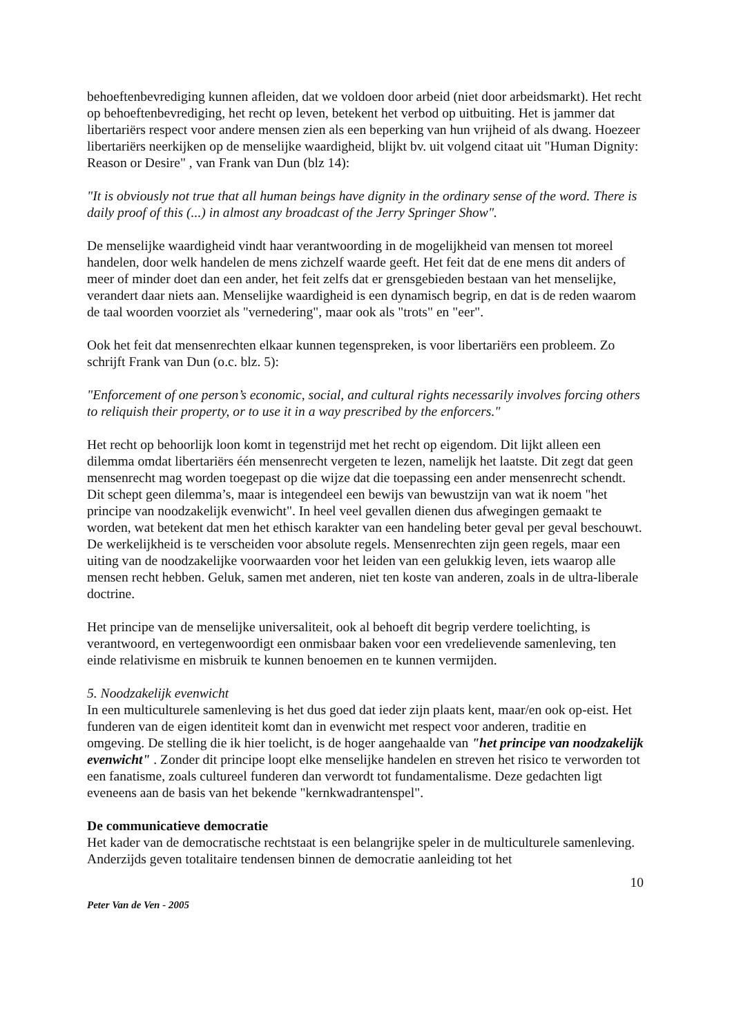behoeftenbevrediging kunnen afleiden, dat we voldoen door arbeid (niet door arbeidsmarkt). Het recht op behoeftenbevrediging, het recht op leven, betekent het verbod op uitbuiting. Het is jammer dat libertariërs respect voor andere mensen zien als een beperking van hun vrijheid of als dwang. Hoezeer libertariërs neerkijken op de menselijke waardigheid, blijkt bv. uit volgend citaat uit "Human Dignity: Reason or Desire" , van Frank van Dun (blz 14):
"It is obviously not true that all human beings have dignity in the ordinary sense of the word. There is daily proof of this (...) in almost any broadcast of the Jerry Springer Show".
De menselijke waardigheid vindt haar verantwoording in de mogelijkheid van mensen tot moreel handelen, door welk handelen de mens zichzelf waarde geeft. Het feit dat de ene mens dit anders of meer of minder doet dan een ander, het feit zelfs dat er grensgebieden bestaan van het menselijke, verandert daar niets aan. Menselijke waardigheid is een dynamisch begrip, en dat is de reden waarom de taal woorden voorziet als "vernedering", maar ook als "trots" en "eer".
Ook het feit dat mensenrechten elkaar kunnen tegenspreken, is voor libertariërs een probleem. Zo schrijft Frank van Dun (o.c. blz. 5):
"Enforcement of one person’s economic, social, and cultural rights necessarily involves forcing others to reliquish their property, or to use it in a way prescribed by the enforcers."
Het recht op behoorlijk loon komt in tegenstrijd met het recht op eigendom. Dit lijkt alleen een dilemma omdat libertariërs één mensenrecht vergeten te lezen, namelijk het laatste. Dit zegt dat geen mensenrecht mag worden toegepast op die wijze dat die toepassing een ander mensenrecht schendt. Dit schept geen dilemma’s, maar is integendeel een bewijs van bewustzijn van wat ik noem "het principe van noodzakelijk evenwicht". In heel veel gevallen dienen dus afwegingen gemaakt te worden, wat betekent dat men het ethisch karakter van een handeling beter geval per geval beschouwt. De werkelijkheid is te verscheiden voor absolute regels. Mensenrechten zijn geen regels, maar een uiting van de noodzakelijke voorwaarden voor het leiden van een gelukkig leven, iets waarop alle mensen recht hebben. Geluk, samen met anderen, niet ten koste van anderen, zoals in de ultra-liberale doctrine.
Het principe van de menselijke universaliteit, ook al behoeft dit begrip verdere toelichting, is verantwoord, en vertegenwoordigt een onmisbaar baken voor een vredelievende samenleving, ten einde relativisme en misbruik te kunnen benoemen en te kunnen vermijden.
5. Noodzakelijk evenwicht
In een multiculturele samenleving is het dus goed dat ieder zijn plaats kent, maar/en ook op-eist. Het funderen van de eigen identiteit komt dan in evenwicht met respect voor anderen, traditie en omgeving. De stelling die ik hier toelicht, is de hoger aangehaalde van "het principe van noodzakelijk evenwicht" . Zonder dit principe loopt elke menselijke handelen en streven het risico te verworden tot een fanatisme, zoals cultureel funderen dan verwordt tot fundamentalisme. Deze gedachten ligt eveneens aan de basis van het bekende "kernkwadrantenspel".
De communicatieve democratie
Het kader van de democratische rechtstaat is een belangrijke speler in de multiculturele samenleving. Anderzijds geven totalitaire tendensen binnen de democratie aanleiding tot het
10
Peter Van de Ven - 2005